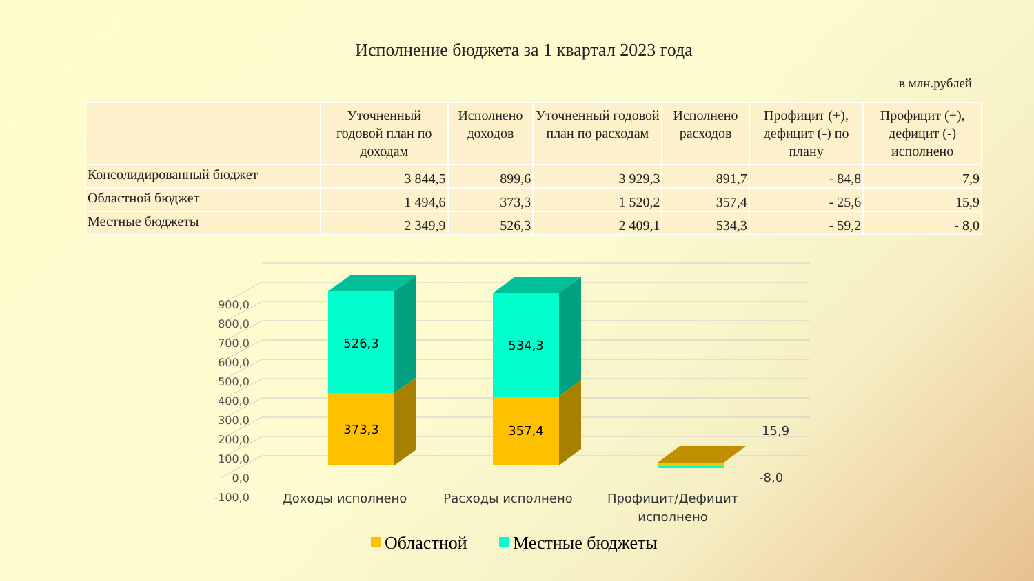Исполнение бюджета за 1 квартал 2023 года
в млн.рублей
| | Уточненный годовой план по доходам | Исполнено доходов | Уточненный годовой план по расходам | Исполнено расходов | Профицит (+), дефицит (-) по плану | Профицит (+), дефицит (-) исполнено |
| --- | --- | --- | --- | --- | --- | --- |
| Консолидированный бюджет | 3 844,5 | 899,6 | 3 929,3 | 891,7 | - 84,8 | 7,9 |
| Областной бюджет | 1 494,6 | 373,3 | 1 520,2 | 357,4 | - 25,6 | 15,9 |
| Местные бюджеты | 2 349,9 | 526,3 | 2 409,1 | 534,3 | - 59,2 | - 8,0 |
900,0
800,0
700,0
600,0
500,0
400,0
300,0
200,0
100,0
0,0
-100,0
526,3
373,3
534,3
357,4
15,9
-8,0
Доходы исполнено
Расходы исполнено
Профицит/Дефицит
исполнено
Областной
Местные бюджеты